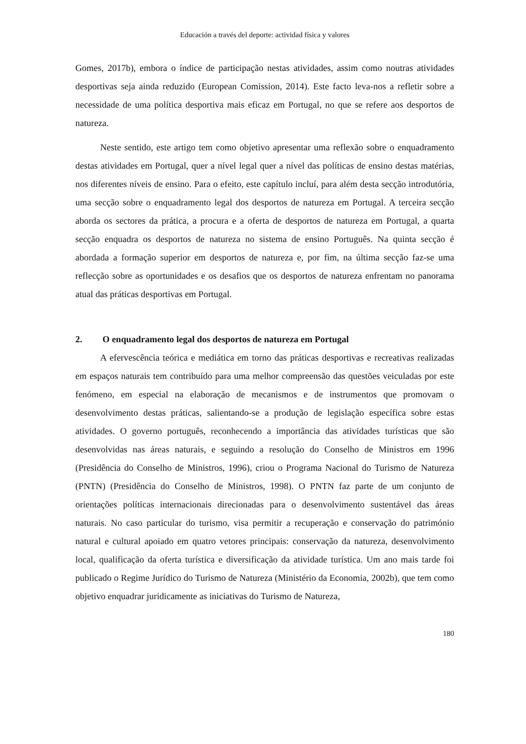Educación a través del deporte: actividad física y valores
Gomes, 2017b), embora o índice de participação nestas atividades, assim como noutras atividades desportivas seja ainda reduzido (European Comission, 2014). Este facto leva-nos a refletir sobre a necessidade de uma política desportiva mais eficaz em Portugal, no que se refere aos desportos de natureza.
Neste sentido, este artigo tem como objetivo apresentar uma reflexão sobre o enquadramento destas atividades em Portugal, quer a nível legal quer a nível das políticas de ensino destas matérias, nos diferentes níveis de ensino. Para o efeito, este capítulo incluí, para além desta secção introdutória, uma secção sobre o enquadramento legal dos desportos de natureza em Portugal. A terceira secção aborda os sectores da prática, a procura e a oferta de desportos de natureza em Portugal, a quarta secção enquadra os desportos de natureza no sistema de ensino Português. Na quinta secção é abordada a formação superior em desportos de natureza e, por fim, na última secção faz-se uma reflecção sobre as oportunidades e os desafios que os desportos de natureza enfrentam no panorama atual das práticas desportivas em Portugal.
2. O enquadramento legal dos desportos de natureza em Portugal
A efervescência teórica e mediática em torno das práticas desportivas e recreativas realizadas em espaços naturais tem contribuído para uma melhor compreensão das questões veiculadas por este fenómeno, em especial na elaboração de mecanismos e de instrumentos que promovam o desenvolvimento destas práticas, salientando-se a produção de legislação específica sobre estas atividades. O governo português, reconhecendo a importância das atividades turísticas que são desenvolvidas nas áreas naturais, e seguindo a resolução do Conselho de Ministros em 1996 (Presidência do Conselho de Ministros, 1996), criou o Programa Nacional do Turismo de Natureza (PNTN) (Presidência do Conselho de Ministros, 1998). O PNTN faz parte de um conjunto de orientações políticas internacionais direcionadas para o desenvolvimento sustentável das áreas naturais. No caso particular do turismo, visa permitir a recuperação e conservação do património natural e cultural apoiado em quatro vetores principais: conservação da natureza, desenvolvimento local, qualificação da oferta turística e diversificação da atividade turística. Um ano mais tarde foi publicado o Regime Jurídico do Turismo de Natureza (Ministério da Economia, 2002b), que tem como objetivo enquadrar juridicamente as iniciativas do Turismo de Natureza,
180